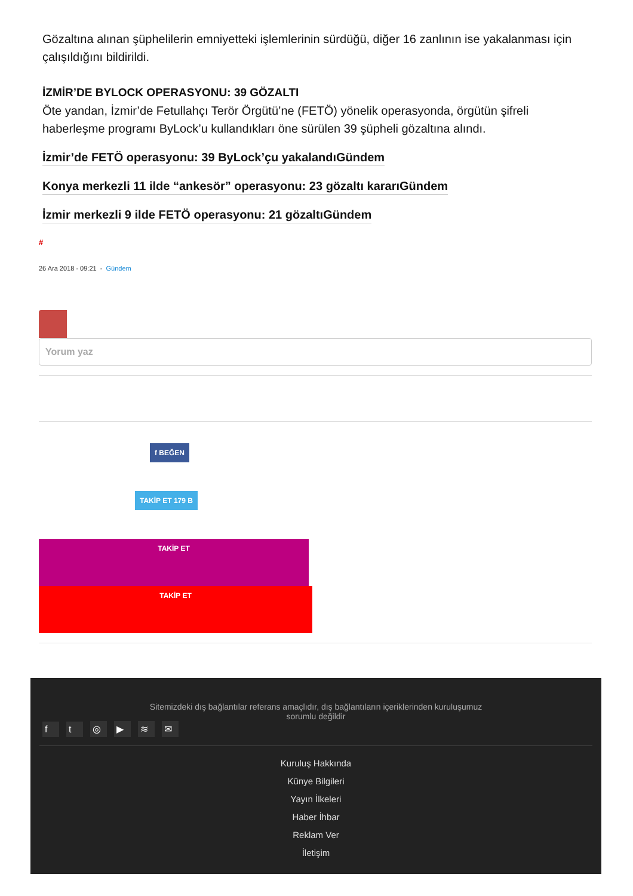Gözaltına alınan şüphelilerin emniyetteki işlemlerinin sürdüğü, diğer 16 zanlının ise yakalanması için çalışıldığını bildirildi.
İZMİR’DE BYLOCK OPERASYONU: 39 GÖZALTI
Öte yandan, İzmir’de Fetullahçı Terör Örgütü’ne (FETÖ) yönelik operasyonda, örgütün şifreli haberleşme programı ByLock’u kullandıkları öne sürülen 39 şüpheli gözaltına alındı.
İzmir’de FETÖ operasyonu: 39 ByLock’çu yakalandıGündem
Konya merkezli 11 ilde “ankesör” operasyonu: 23 gözaltı kararıGündem
İzmir merkezli 9 ilde FETÖ operasyonu: 21 gözaltıGündem
#
26 Ara 2018 - 09:21 - Gündem
Yorum yaz
f BEĞEN
TAKİP ET 179 B
TAKİP ET
TAKİP ET
Sitemizdeki dış bağlantılar referans amaçlıdır, dış bağlantıların içeriklerinden kuruluşumuz
sorumlu değildir
ft ◎ ▶ ≋ ✉
Kuruluş Hakkında
Künye Bilgileri
Yayın İlkeleri
Haber İhbar
Reklam Ver
İletişim